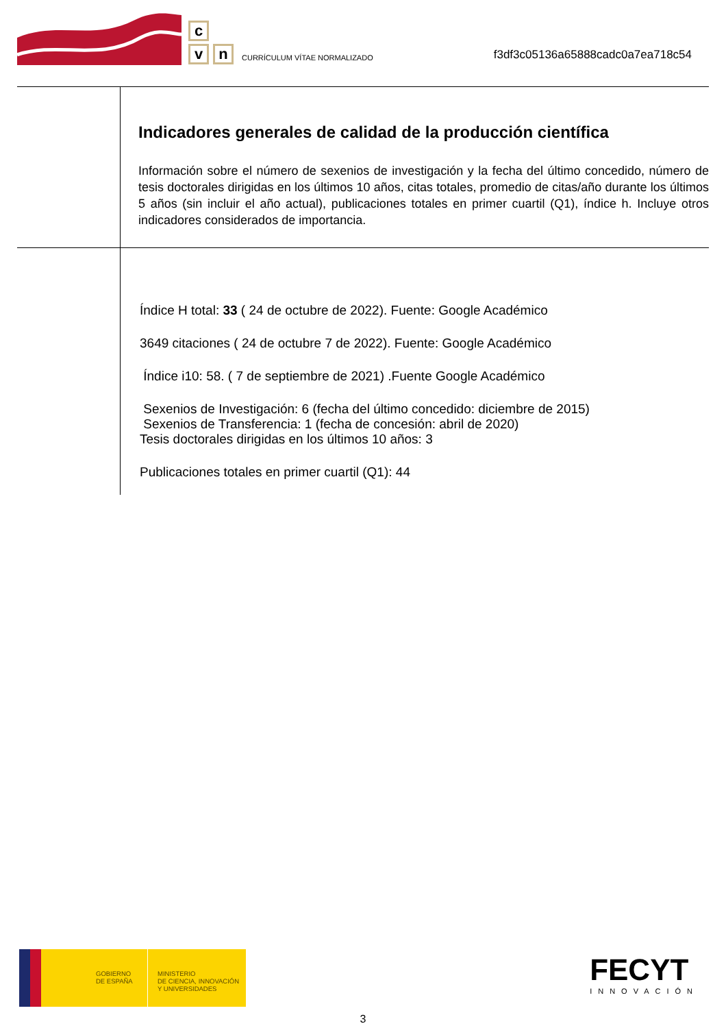c
v n
CURRÍCULUM VÍTAE NORMALIZADO
f3df3c05136a65888cadc0a7ea718c54
Indicadores generales de calidad de la producción científica
Información sobre el número de sexenios de investigación y la fecha del último concedido, número de tesis doctorales dirigidas en los últimos 10 años, citas totales, promedio de citas/año durante los últimos 5 años (sin incluir el año actual), publicaciones totales en primer cuartil (Q1), índice h. Incluye otros indicadores considerados de importancia.
Índice H total: 33 ( 24 de octubre de 2022). Fuente: Google Académico
3649 citaciones ( 24 de octubre 7 de 2022). Fuente: Google Académico
Índice i10: 58. ( 7 de septiembre de 2021) .Fuente Google Académico
Sexenios de Investigación: 6 (fecha del último concedido: diciembre de 2015)
Sexenios de Transferencia: 1 (fecha de concesión: abril de 2020)
Tesis doctorales dirigidas en los últimos 10 años: 3
Publicaciones totales en primer cuartil (Q1): 44
GOBIERNO
DE ESPAÑA
MINISTERIO
DE CIENCIA, INNOVACIÓN
Y UNIVERSIDADES
FECYT
INNOVACIÓN
3